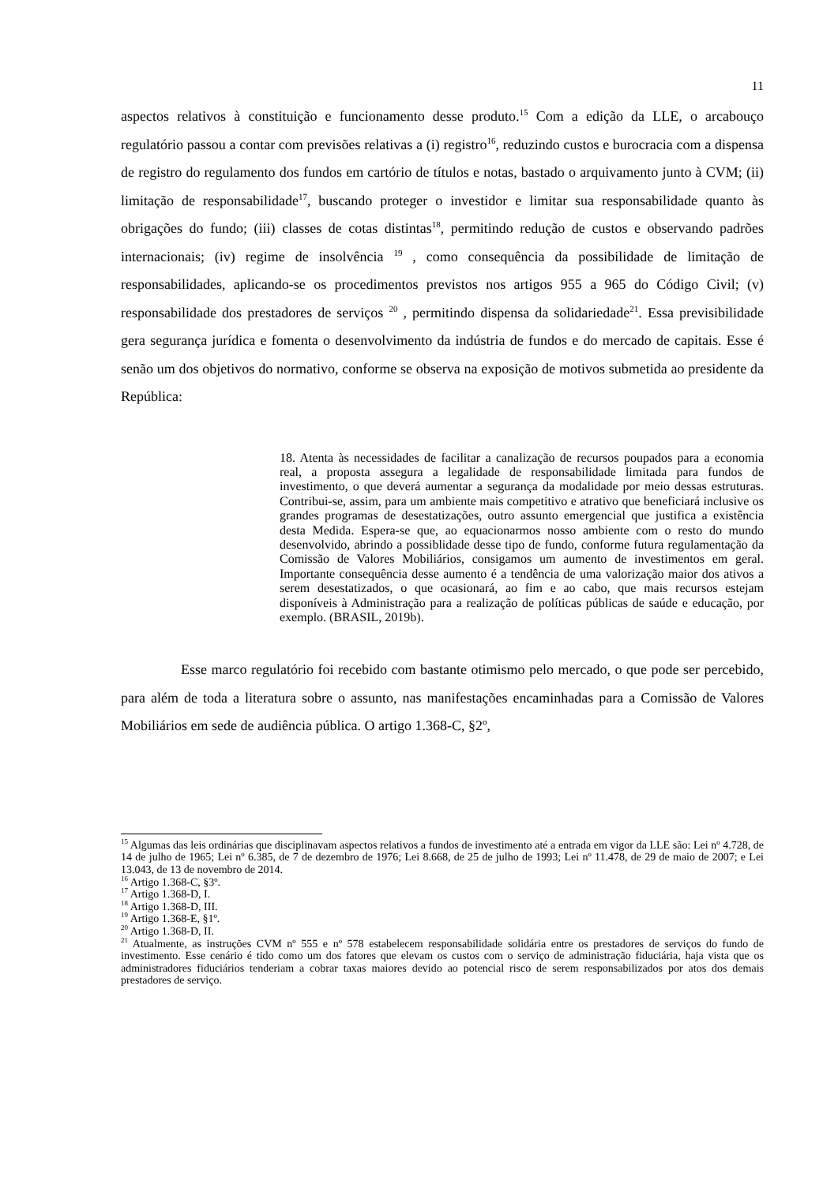11
aspectos relativos à constituição e funcionamento desse produto.<sup>15</sup> Com a edição da LLE, o arcabouço regulatório passou a contar com previsões relativas a (i) registro<sup>16</sup>, reduzindo custos e burocracia com a dispensa de registro do regulamento dos fundos em cartório de títulos e notas, bastado o arquivamento junto à CVM; (ii) limitação de responsabilidade<sup>17</sup>, buscando proteger o investidor e limitar sua responsabilidade quanto às obrigações do fundo; (iii) classes de cotas distintas<sup>18</sup>, permitindo redução de custos e observando padrões internacionais; (iv) regime de insolvência <sup>19</sup> , como consequência da possibilidade de limitação de responsabilidades, aplicando-se os procedimentos previstos nos artigos 955 a 965 do Código Civil; (v) responsabilidade dos prestadores de serviços <sup>20</sup> , permitindo dispensa da solidariedade<sup>21</sup>. Essa previsibilidade gera segurança jurídica e fomenta o desenvolvimento da indústria de fundos e do mercado de capitais. Esse é senão um dos objetivos do normativo, conforme se observa na exposição de motivos submetida ao presidente da República:
18. Atenta às necessidades de facilitar a canalização de recursos poupados para a economia real, a proposta assegura a legalidade de responsabilidade limitada para fundos de investimento, o que deverá aumentar a segurança da modalidade por meio dessas estruturas. Contribui-se, assim, para um ambiente mais competitivo e atrativo que beneficiará inclusive os grandes programas de desestatizações, outro assunto emergencial que justifica a existência desta Medida. Espera-se que, ao equacionarmos nosso ambiente com o resto do mundo desenvolvido, abrindo a possiblidade desse tipo de fundo, conforme futura regulamentação da Comissão de Valores Mobiliários, consigamos um aumento de investimentos em geral. Importante consequência desse aumento é a tendência de uma valorização maior dos ativos a serem desestatizados, o que ocasionará, ao fim e ao cabo, que mais recursos estejam disponíveis à Administração para a realização de políticas públicas de saúde e educação, por exemplo. (BRASIL, 2019b).
Esse marco regulatório foi recebido com bastante otimismo pelo mercado, o que pode ser percebido, para além de toda a literatura sobre o assunto, nas manifestações encaminhadas para a Comissão de Valores Mobiliários em sede de audiência pública. O artigo 1.368-C, §2º,
<sup>15</sup> Algumas das leis ordinárias que disciplinavam aspectos relativos a fundos de investimento até a entrada em vigor da LLE são: Lei nº 4.728, de 14 de julho de 1965; Lei nº 6.385, de 7 de dezembro de 1976; Lei 8.668, de 25 de julho de 1993; Lei nº 11.478, de 29 de maio de 2007; e Lei 13.043, de 13 de novembro de 2014.
<sup>16</sup> Artigo 1.368-C, §3º.
<sup>17</sup> Artigo 1.368-D, I.
<sup>18</sup> Artigo 1.368-D, III.
<sup>19</sup> Artigo 1.368-E, §1º.
<sup>20</sup> Artigo 1.368-D, II.
<sup>21</sup> Atualmente, as instruções CVM nº 555 e nº 578 estabelecem responsabilidade solidária entre os prestadores de serviços do fundo de investimento. Esse cenário é tido como um dos fatores que elevam os custos com o serviço de administração fiduciária, haja vista que os administradores fiduciários tenderiam a cobrar taxas maiores devido ao potencial risco de serem responsabilizados por atos dos demais prestadores de serviço.